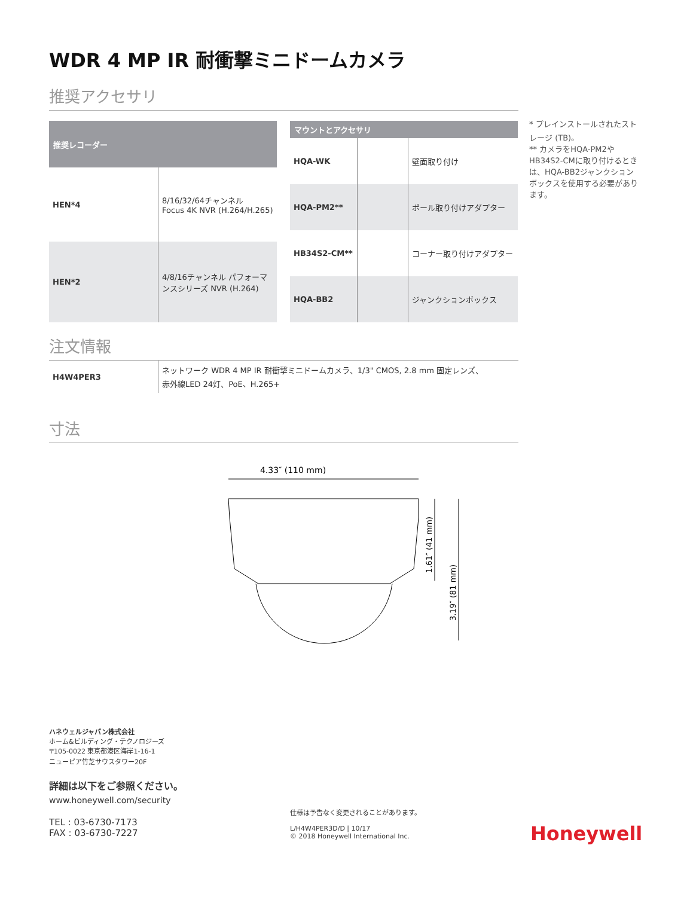WDR 4 MP IR 耐衝撃ミニドームカメラ
推奨アクセサリ
| 推奨レコーダー | |
| --- | --- |
| HEN*4 | 8/16/32/64チャンネル Focus 4K NVR (H.264/H.265) |
| HEN*2 | 4/8/16チャンネル パフォーマンスシリーズ NVR (H.264) |
| マウントとアクセサリ | | |
| --- | --- | --- |
| HQA-WK | | 壁面取り付け |
| HQA-PM2** | | ポール取り付けアダプター |
| HB34S2-CM** | | コーナー取り付けアダプター |
| HQA-BB2 | | ジャンクションボックス |
注文情報
| H4W4PER3 | ネットワーク WDR 4 MP IR 耐衝撃ミニドームカメラ、1/3" CMOS, 2.8 mm 固定レンズ、 赤外線LED 24灯、PoE、H.265+ |
寸法
4.33″ (110 mm)
1.61″ (41 mm)
3.19″ (81 mm)
* プレインストールされたストレージ (TB)。
** カメラをHQA-PM2やHB34S2-CMに取り付けるときは、HQA-BB2ジャンクションボックスを使用する必要があります。
ハネウェルジャパン株式会社
ホーム&ビルディング・テクノロジーズ
〒105-0022 東京都港区海岸1-16-1
ニューピア竹芝サウスタワー20F
詳細は以下をご参照ください。
www.honeywell.com/security
TEL : 03-6730-7173
FAX : 03-6730-7227
仕様は予告なく変更されることがあります。
L/H4W4PER3D/D | 10/17
© 2018 Honeywell International Inc.
Honeywell